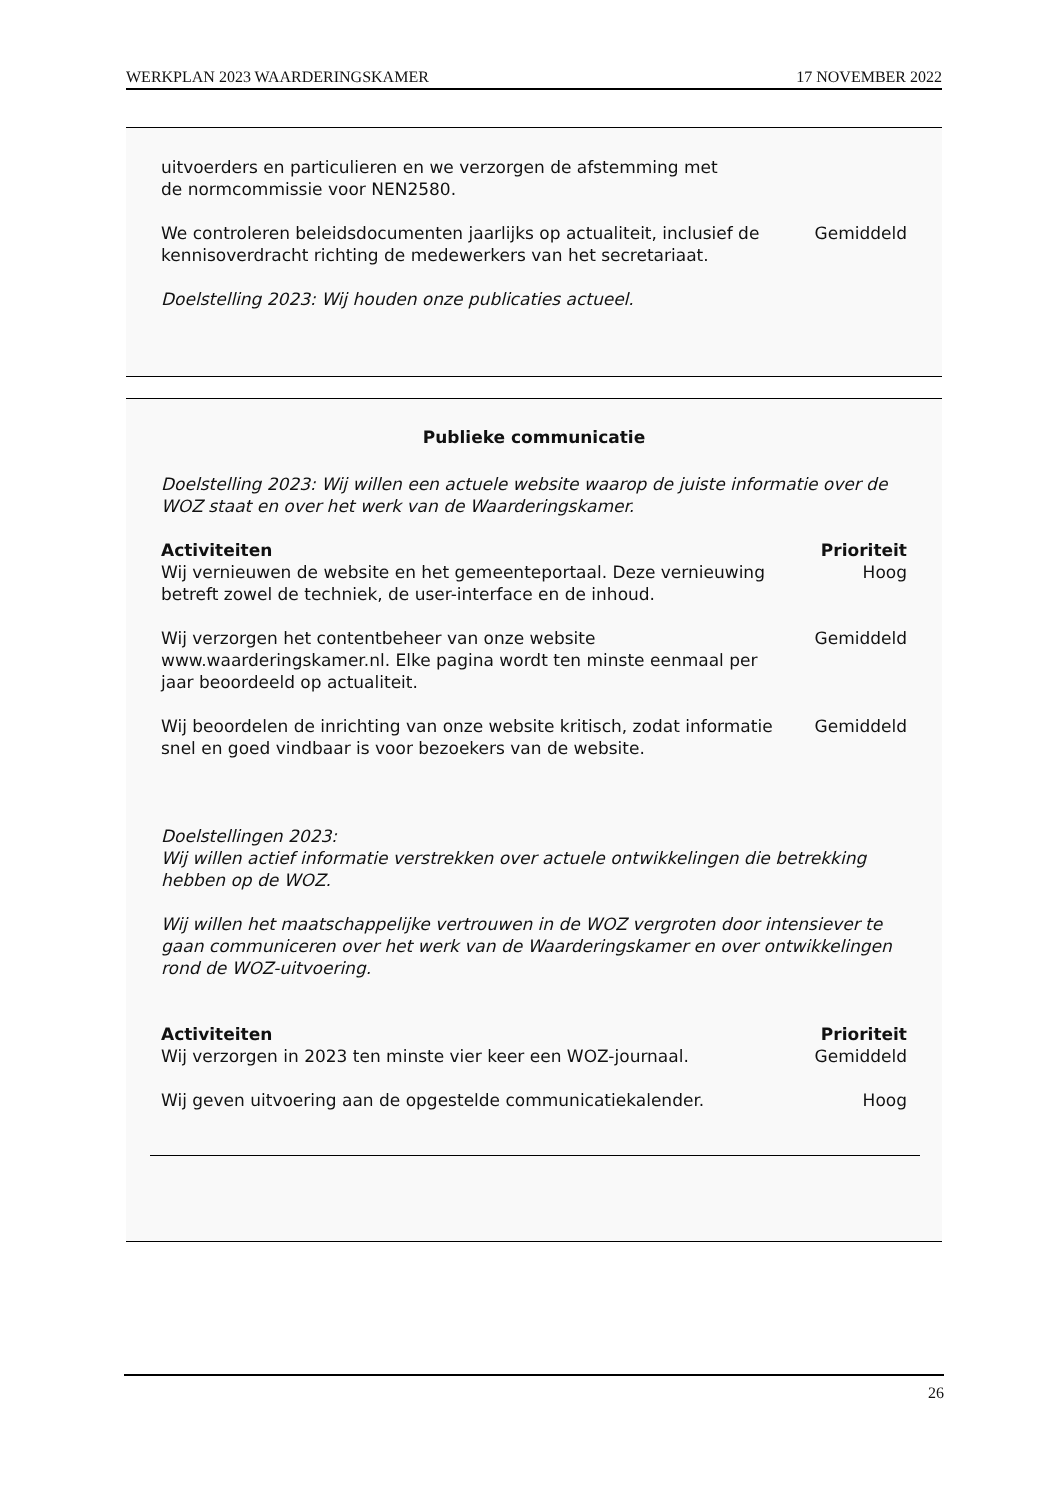WERKPLAN 2023 WAARDERINGSKAMER 17 NOVEMBER 2022
| uitvoerders en particulieren en we verzorgen de afstemming met de normcommissie voor NEN2580. | |
| We controleren beleidsdocumenten jaarlijks op actualiteit, inclusief de kennisoverdracht richting de medewerkers van het secretariaat. | Gemiddeld |
Doelstelling 2023: Wij houden onze publicaties actueel.
Publieke communicatie
Doelstelling 2023: Wij willen een actuele website waarop de juiste informatie over de WOZ staat en over het werk van de Waarderingskamer.
| Activiteiten | Prioriteit |
| Wij vernieuwen de website en het gemeenteportaal. Deze vernieuwing betreft zowel de techniek, de user-interface en de inhoud. | Hoog |
| Wij verzorgen het contentbeheer van onze website www.waarderingskamer.nl. Elke pagina wordt ten minste eenmaal per jaar beoordeeld op actualiteit. | Gemiddeld |
| Wij beoordelen de inrichting van onze website kritisch, zodat informatie snel en goed vindbaar is voor bezoekers van de website. | Gemiddeld |
Doelstellingen 2023:
Wij willen actief informatie verstrekken over actuele ontwikkelingen die betrekking hebben op de WOZ.
Wij willen het maatschappelijke vertrouwen in de WOZ vergroten door intensiever te gaan communiceren over het werk van de Waarderingskamer en over ontwikkelingen rond de WOZ-uitvoering.
| Activiteiten | Prioriteit |
| Wij verzorgen in 2023 ten minste vier keer een WOZ-journaal. | Gemiddeld |
| Wij geven uitvoering aan de opgestelde communicatiekalender. | Hoog |
26